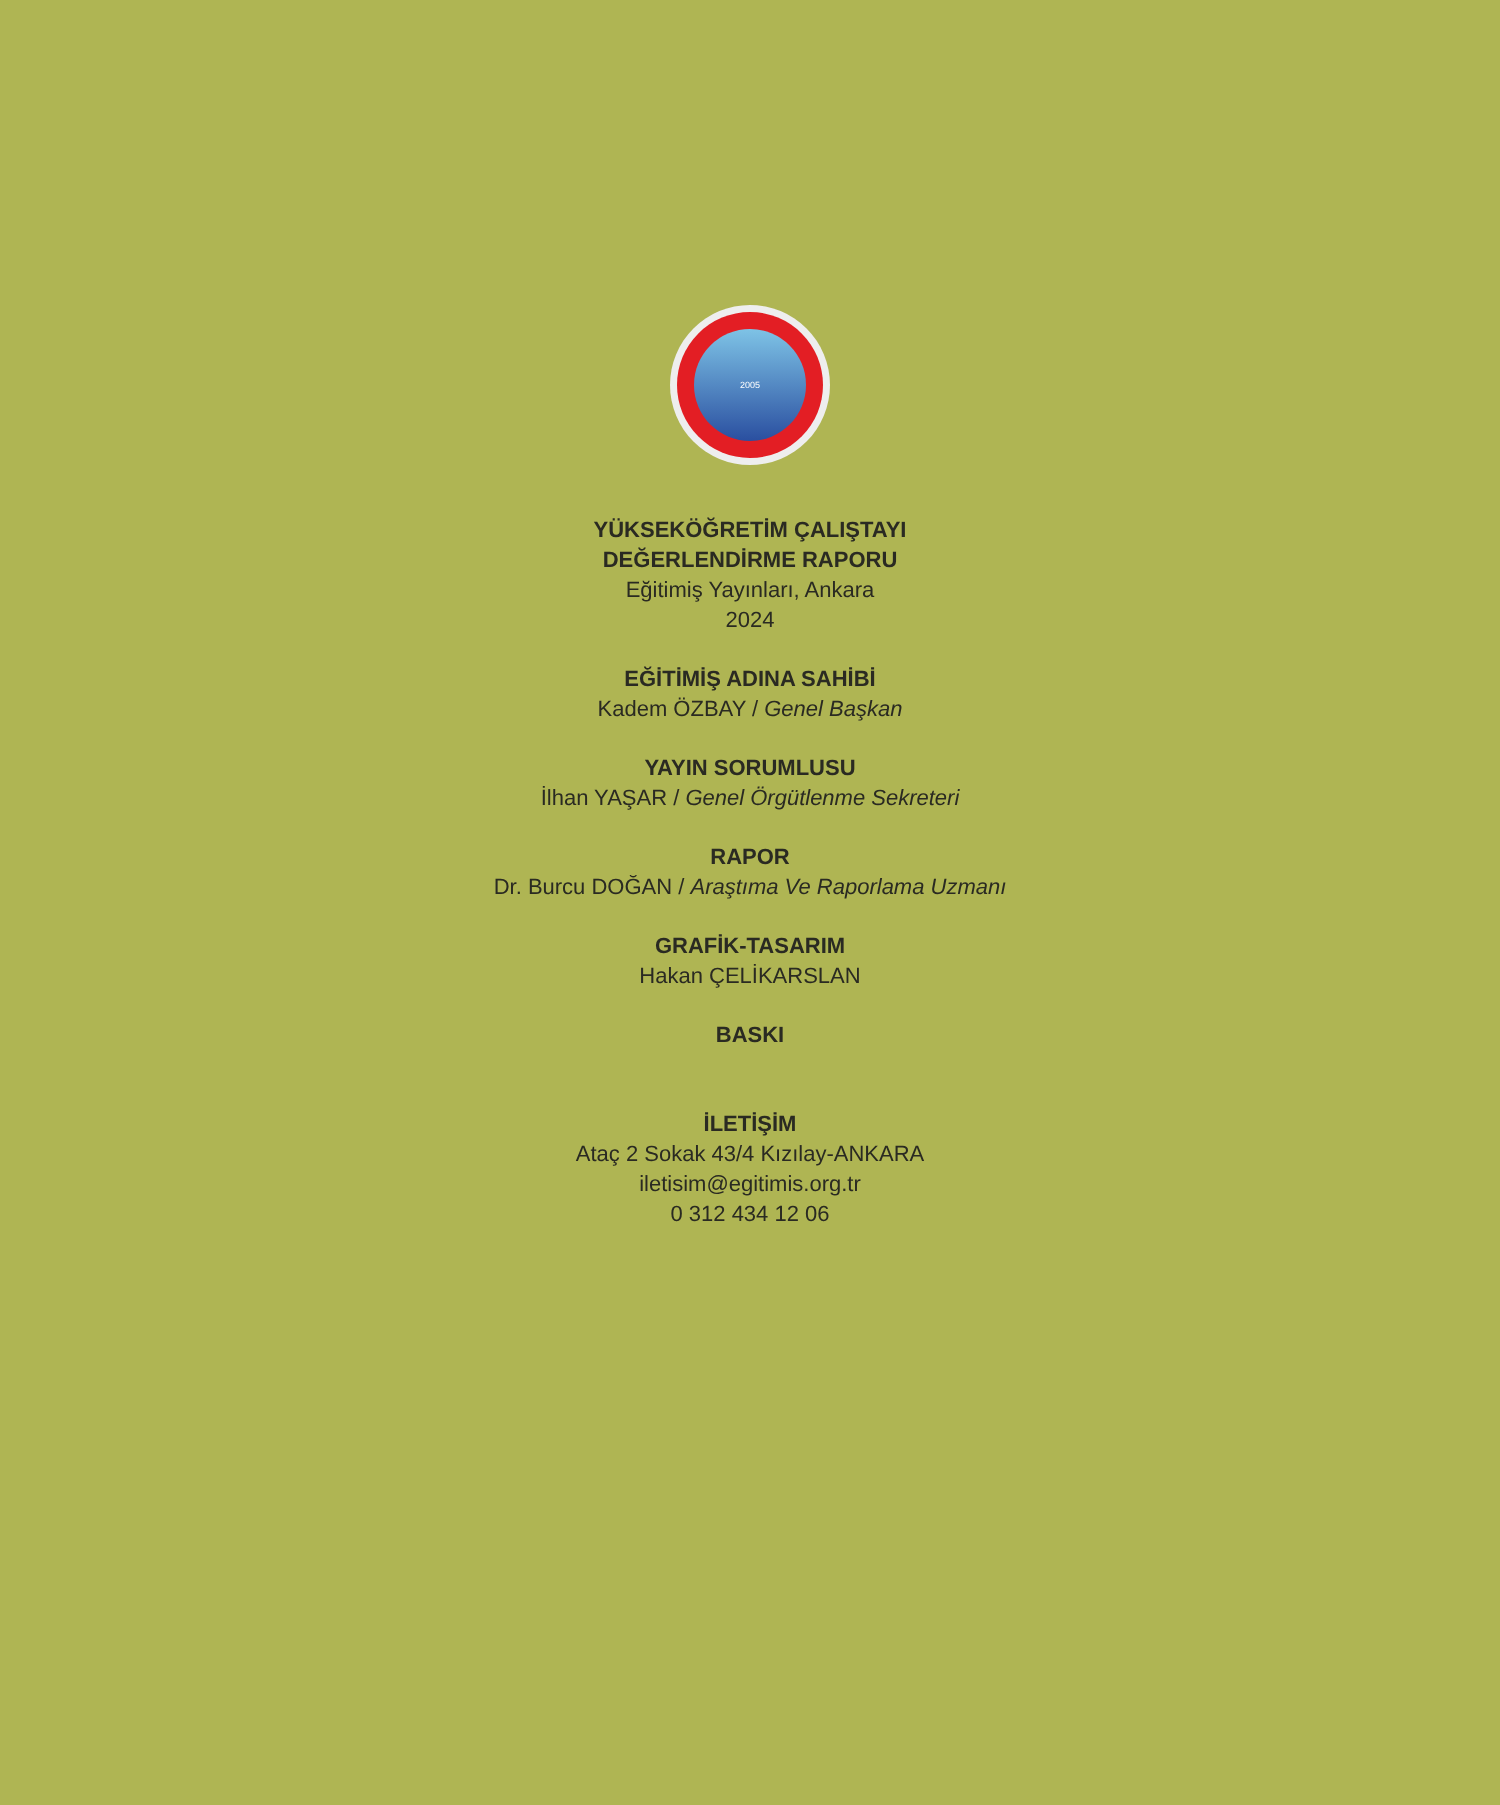2005
YÜKSEKÖĞRETİM ÇALIŞTAYI
DEĞERLENDİRME RAPORU
Eğitimiş Yayınları, Ankara
2024
EĞİTİMİŞ ADINA SAHİBİ
Kadem ÖZBAY / Genel Başkan
YAYIN SORUMLUSU
İlhan YAŞAR / Genel Örgütlenme Sekreteri
RAPOR
Dr. Burcu DOĞAN / Araştıma Ve Raporlama Uzmanı
GRAFİK-TASARIM
Hakan ÇELİKARSLAN
BASKI
İLETİŞİM
Ataç 2 Sokak 43/4 Kızılay-ANKARA
iletisim@egitimis.org.tr
0 312 434 12 06